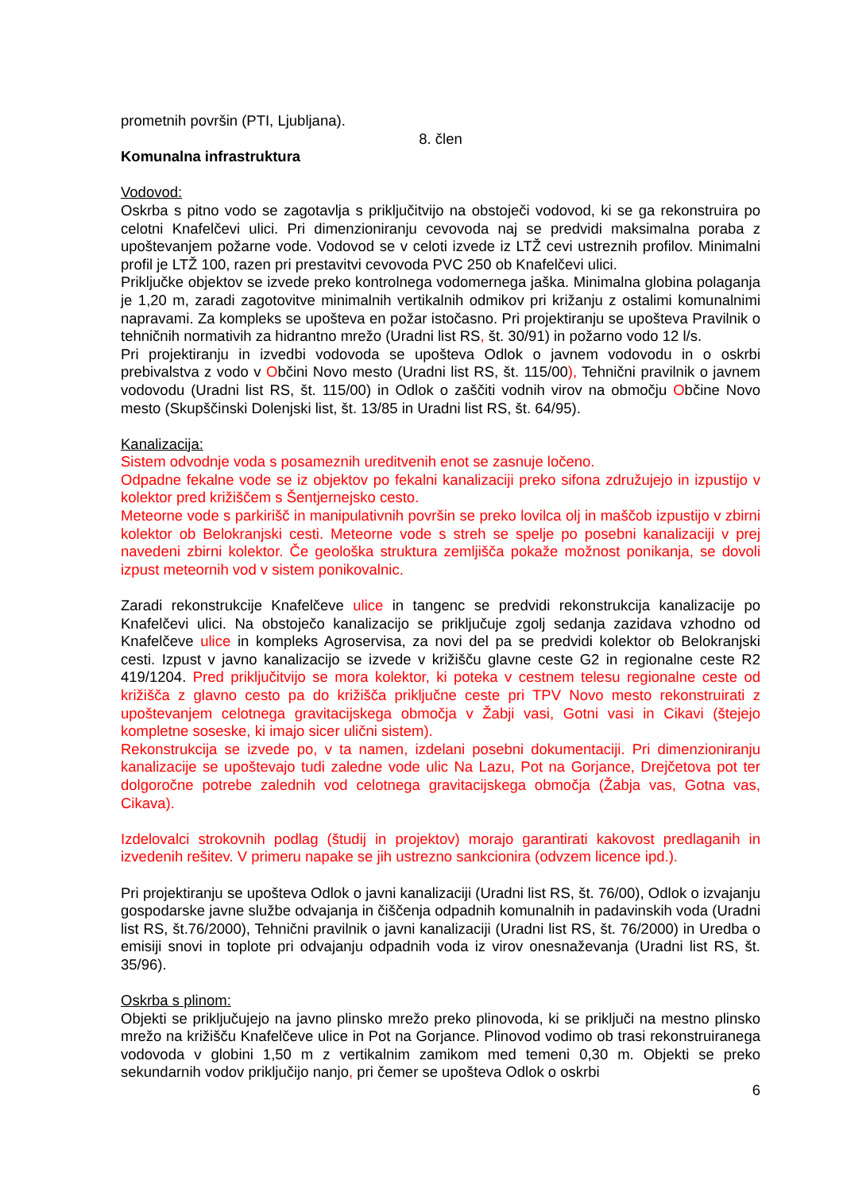prometnih površin (PTI, Ljubljana).
8. člen
Komunalna infrastruktura
Vodovod:
Oskrba s pitno vodo se zagotavlja s priključitvijo na obstoječi vodovod, ki se ga rekonstruira po celotni Knafelčevi ulici. Pri dimenzioniranju cevovoda naj se predvidi maksimalna poraba z upoštevanjem požarne vode. Vodovod se v celoti izvede iz LTŽ cevi ustreznih profilov. Minimalni profil je LTŽ 100, razen pri prestavitvi cevovoda PVC 250 ob Knafelčevi ulici.
Priključke objektov se izvede preko kontrolnega vodomernega jaška. Minimalna globina polaganja je 1,20 m, zaradi zagotovitve minimalnih vertikalnih odmikov pri križanju z ostalimi komunalnimi napravami. Za kompleks se upošteva en požar istočasno. Pri projektiranju se upošteva Pravilnik o tehničnih normativih za hidrantno mrežo (Uradni list RS, št. 30/91) in požarno vodo 12 l/s.
Pri projektiranju in izvedbi vodovoda se upošteva Odlok o javnem vodovodu in o oskrbi prebivalstva z vodo v Občini Novo mesto (Uradni list RS, št. 115/00), Tehnični pravilnik o javnem vodovodu (Uradni list RS, št. 115/00) in Odlok o zaščiti vodnih virov na območju Občine Novo mesto (Skupščinski Dolenjski list, št. 13/85 in Uradni list RS, št. 64/95).
Kanalizacija:
Sistem odvodnje voda s posameznih ureditvenih enot se zasnuje ločeno.
Odpadne fekalne vode se iz objektov po fekalni kanalizaciji preko sifona združujejo in izpustijo v kolektor pred križiščem s Šentjernejsko cesto.
Meteorne vode s parkirišč in manipulativnih površin se preko lovilca olj in maščob izpustijo v zbirni kolektor ob Belokranjski cesti. Meteorne vode s streh se spelje po posebni kanalizaciji v prej navedeni zbirni kolektor. Če geološka struktura zemljišča pokaže možnost ponikanja, se dovoli izpust meteornih vod v sistem ponikovalnic.
Zaradi rekonstrukcije Knafelčeve ulice in tangenc se predvidi rekonstrukcija kanalizacije po Knafelčevi ulici. Na obstoječo kanalizacijo se priključuje zgolj sedanja zazidava vzhodno od Knafelčeve ulice in kompleks Agroservisa, za novi del pa se predvidi kolektor ob Belokranjski cesti. Izpust v javno kanalizacijo se izvede v križišču glavne ceste G2 in regionalne ceste R2 419/1204. Pred priključitvijo se mora kolektor, ki poteka v cestnem telesu regionalne ceste od križišča z glavno cesto pa do križišča priključne ceste pri TPV Novo mesto rekonstruirati z upoštevanjem celotnega gravitacijskega območja v Žabji vasi, Gotni vasi in Cikavi (štejejo kompletne soseske, ki imajo sicer ulični sistem).
Rekonstrukcija se izvede po, v ta namen, izdelani posebni dokumentaciji. Pri dimenzioniranju kanalizacije se upoštevajo tudi zaledne vode ulic Na Lazu, Pot na Gorjance, Drejčetova pot ter dolgoročne potrebe zalednih vod celotnega gravitacijskega območja (Žabja vas, Gotna vas, Cikava).
Izdelovalci strokovnih podlag (študij in projektov) morajo garantirati kakovost predlaganih in izvedenih rešitev. V primeru napake se jih ustrezno sankcionira (odvzem licence ipd.).
Pri projektiranju se upošteva Odlok o javni kanalizaciji (Uradni list RS, št. 76/00), Odlok o izvajanju gospodarske javne službe odvajanja in čiščenja odpadnih komunalnih in padavinskih voda (Uradni list RS, št.76/2000), Tehnični pravilnik o javni kanalizaciji (Uradni list RS, št. 76/2000) in Uredba o emisiji snovi in toplote pri odvajanju odpadnih voda iz virov onesnaževanja (Uradni list RS, št. 35/96).
Oskrba s plinom:
Objekti se priključujejo na javno plinsko mrežo preko plinovoda, ki se priključi na mestno plinsko mrežo na križišču Knafelčeve ulice in Pot na Gorjance. Plinovod vodimo ob trasi rekonstruiranega vodovoda v globini 1,50 m z vertikalnim zamikom med temeni 0,30 m. Objekti se preko sekundarnih vodov priključijo nanjo, pri čemer se upošteva Odlok o oskrbi
6